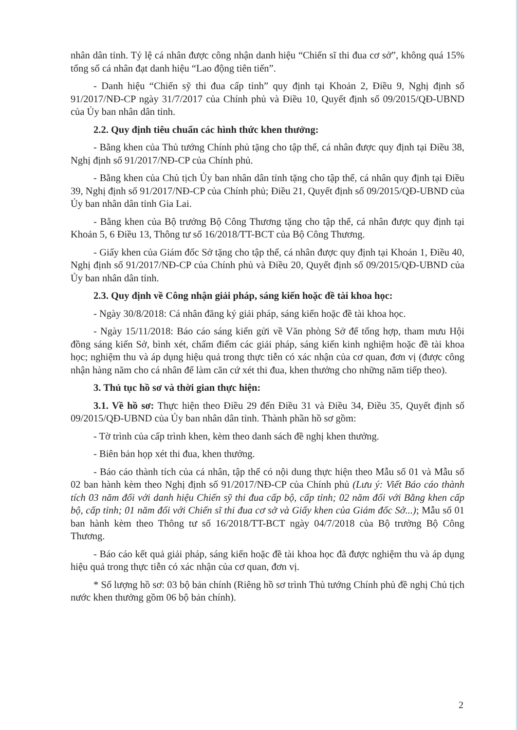nhân dân tỉnh. Tỷ lệ cá nhân được công nhận danh hiệu “Chiến sĩ thi đua cơ sở”, không quá 15% tổng số cá nhân đạt danh hiệu “Lao động tiên tiến”.
- Danh hiệu “Chiến sỹ thi đua cấp tỉnh” quy định tại Khoản 2, Điều 9, Nghị định số 91/2017/NĐ-CP ngày 31/7/2017 của Chính phủ và Điều 10, Quyết định số 09/2015/QĐ-UBND của Ủy ban nhân dân tỉnh.
2.2. Quy định tiêu chuẩn các hình thức khen thưởng:
- Bằng khen của Thủ tướng Chính phủ tặng cho tập thể, cá nhân được quy định tại Điều 38, Nghị định số 91/2017/NĐ-CP của Chính phủ.
- Bằng khen của Chủ tịch Ủy ban nhân dân tỉnh tặng cho tập thể, cá nhân quy định tại Điều 39, Nghị định số 91/2017/NĐ-CP của Chính phủ; Điều 21, Quyết định số 09/2015/QĐ-UBND của Ủy ban nhân dân tỉnh Gia Lai.
- Bằng khen của Bộ trưởng Bộ Công Thương tặng cho tập thể, cá nhân được quy định tại Khoản 5, 6 Điều 13, Thông tư số 16/2018/TT-BCT của Bộ Công Thương.
- Giấy khen của Giám đốc Sở tặng cho tập thể, cá nhân được quy định tại Khoản 1, Điều 40, Nghị định số 91/2017/NĐ-CP của Chính phủ và Điều 20, Quyết định số 09/2015/QĐ-UBND của Ủy ban nhân dân tỉnh.
2.3. Quy định về Công nhận giải pháp, sáng kiến hoặc đề tài khoa học:
- Ngày 30/8/2018: Cá nhân đăng ký giải pháp, sáng kiến hoặc đề tài khoa học.
- Ngày 15/11/2018: Báo cáo sáng kiến gửi về Văn phòng Sở để tổng hợp, tham mưu Hội đồng sáng kiến Sở, bình xét, chấm điểm các giải pháp, sáng kiến kinh nghiệm hoặc đề tài khoa học; nghiệm thu và áp dụng hiệu quả trong thực tiễn có xác nhận của cơ quan, đơn vị (được công nhận hàng năm cho cá nhân để làm căn cứ xét thi đua, khen thưởng cho những năm tiếp theo).
3. Thủ tục hồ sơ và thời gian thực hiện:
3.1. Về hồ sơ: Thực hiện theo Điều 29 đến Điều 31 và Điều 34, Điều 35, Quyết định số 09/2015/QĐ-UBND của Ủy ban nhân dân tỉnh. Thành phần hồ sơ gồm:
- Tờ trình của cấp trình khen, kèm theo danh sách đề nghị khen thưởng.
- Biên bản họp xét thi đua, khen thưởng.
- Báo cáo thành tích của cá nhân, tập thể có nội dung thực hiện theo Mẫu số 01 và Mẫu số 02 ban hành kèm theo Nghị định số 91/2017/NĐ-CP của Chính phủ (Lưu ý: Viết Báo cáo thành tích 03 năm đối với danh hiệu Chiến sỹ thi đua cấp bộ, cấp tỉnh; 02 năm đối với Bằng khen cấp bộ, cấp tỉnh; 01 năm đối với Chiến sĩ thi đua cơ sở và Giấy khen của Giám đốc Sở...); Mẫu số 01 ban hành kèm theo Thông tư số 16/2018/TT-BCT ngày 04/7/2018 của Bộ trưởng Bộ Công Thương.
- Báo cáo kết quả giải pháp, sáng kiến hoặc đề tài khoa học đã được nghiệm thu và áp dụng hiệu quả trong thực tiễn có xác nhận của cơ quan, đơn vị.
* Số lượng hồ sơ: 03 bộ bản chính (Riêng hồ sơ trình Thủ tướng Chính phủ đề nghị Chủ tịch nước khen thưởng gồm 06 bộ bản chính).
2